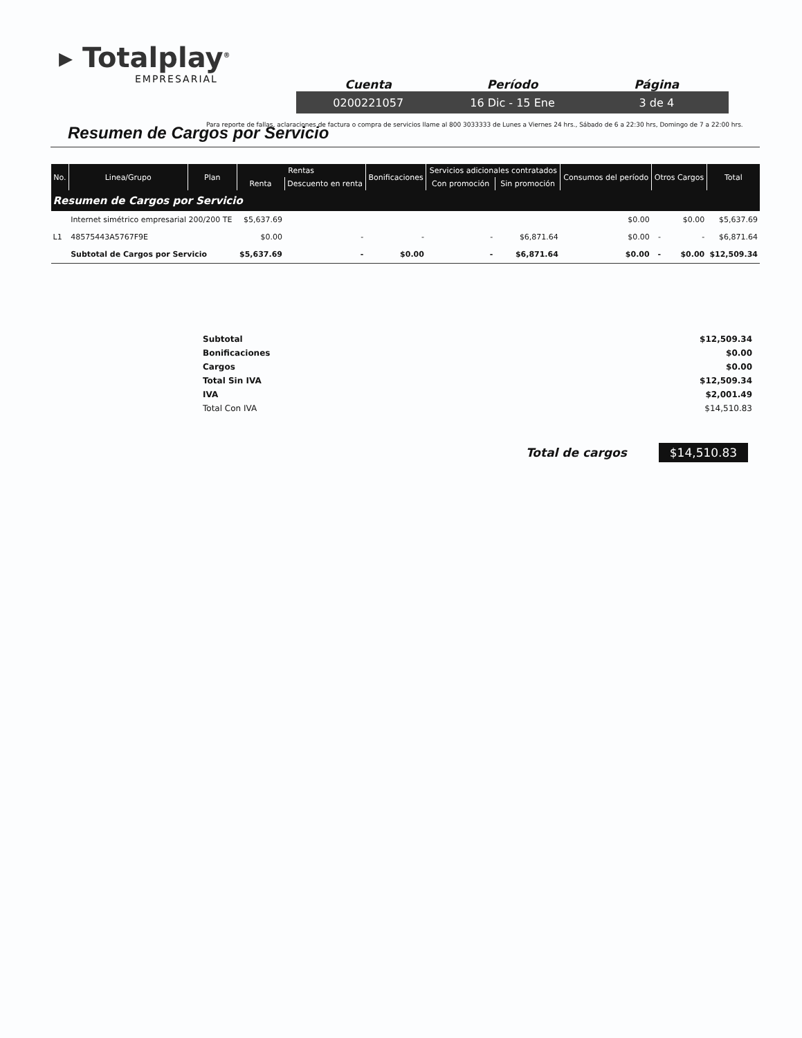▸ Totalplay<sup>®</sup>
EMPRESARIAL
Cuenta Período Página
0200221057 16 Dic - 15 Ene 3 de 4
Para reporte de fallas, aclaraciones de factura o compra de servicios llame al 800 3033333 de Lunes a Viernes 24 hrs., Sábado de 6 a 22:30 hrs, Domingo de 7 a 22:00 hrs.
Resumen de Cargos por Servicio
| No. | Linea/Grupo | Plan | Rentas | | Bonificaciones | Servicios adicionales contratados | | Consumos del período | Otros Cargos | | Total |
| --- | --- | --- | --- | --- | --- | --- | --- | --- | --- | --- | --- |
| | | | Renta | Descuento en renta | | Con promoción | Sin promoción | | | | |
| Resumen de Cargos por Servicio | | | | | | | | | | | |
| | Internet simétrico empresarial 200/200 TE | | $5,637.69 | | | | | $0.00 | | $0.00 | $5,637.69 |
| L1 | 48575443A5767F9E | | $0.00 | - | - | - | $6,871.64 | $0.00 | - | - | $6,871.64 |
| | Subtotal de Cargos por Servicio | | $5,637.69 | - | $0.00 | - | $6,871.64 | $0.00 | - | $0.00 | $12,509.34 |
| Subtotal | $12,509.34 |
| Bonificaciones | $0.00 |
| Cargos | $0.00 |
| Total Sin IVA | $12,509.34 |
| IVA | $2,001.49 |
| Total Con IVA | $14,510.83 |
Total de cargos $14,510.83